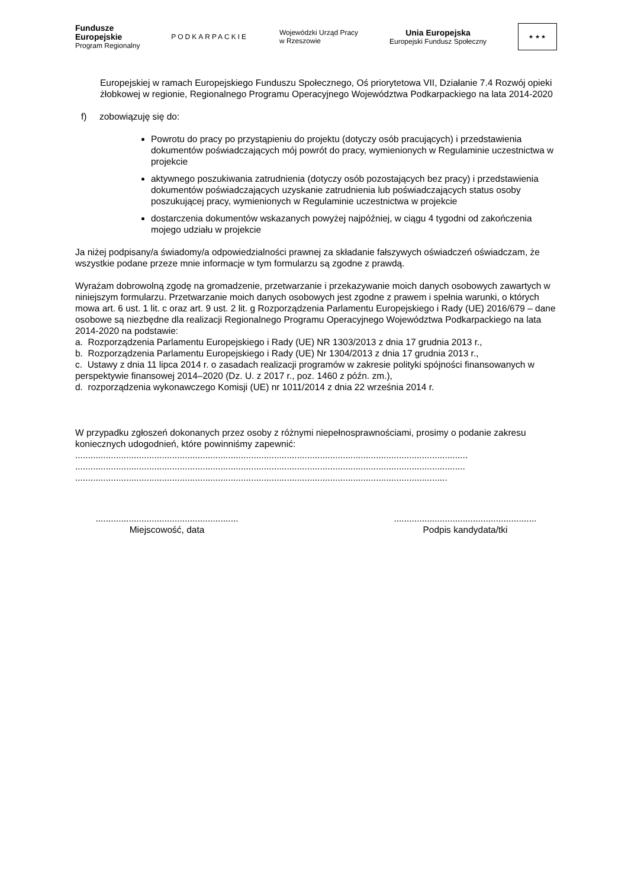Fundusze
Europejskie
Program Regionalny
PODKARPACKIE
Wojewódzki Urząd Pracy
w Rzeszowie
Unia Europejska
Europejski Fundusz Społeczny
★ ★ ★
Europejskiej w ramach Europejskiego Funduszu Społecznego, Oś priorytetowa VII, Działanie 7.4 Rozwój opieki żłobkowej w regionie, Regionalnego Programu Operacyjnego Województwa Podkarpackiego na lata 2014-2020
f) zobowiązuję się do:
Powrotu do pracy po przystąpieniu do projektu (dotyczy osób pracujących) i przedstawienia dokumentów poświadczających mój powrót do pracy, wymienionych w Regulaminie uczestnictwa w projekcie
aktywnego poszukiwania zatrudnienia (dotyczy osób pozostających bez pracy) i przedstawienia dokumentów poświadczających uzyskanie zatrudnienia lub poświadczających status osoby poszukującej pracy, wymienionych w Regulaminie uczestnictwa w projekcie
dostarczenia dokumentów wskazanych powyżej najpóźniej, w ciągu 4 tygodni od zakończenia mojego udziału w projekcie
Ja niżej podpisany/a świadomy/a odpowiedzialności prawnej za składanie fałszywych oświadczeń oświadczam, że wszystkie podane przeze mnie informacje w tym formularzu są zgodne z prawdą.
Wyrażam dobrowolną zgodę na gromadzenie, przetwarzanie i przekazywanie moich danych osobowych zawartych w niniejszym formularzu. Przetwarzanie moich danych osobowych jest zgodne z prawem i spełnia warunki, o których mowa art. 6 ust. 1 lit. c oraz art. 9 ust. 2 lit. g Rozporządzenia Parlamentu Europejskiego i Rady (UE) 2016/679 – dane osobowe są niezbędne dla realizacji Regionalnego Programu Operacyjnego Województwa Podkarpackiego na lata 2014-2020 na podstawie:
a. Rozporządzenia Parlamentu Europejskiego i Rady (UE) NR 1303/2013 z dnia 17 grudnia 2013 r.,
b. Rozporządzenia Parlamentu Europejskiego i Rady (UE) Nr 1304/2013 z dnia 17 grudnia 2013 r.,
c. Ustawy z dnia 11 lipca 2014 r. o zasadach realizacji programów w zakresie polityki spójności finansowanych w perspektywie finansowej 2014–2020 (Dz. U. z 2017 r., poz. 1460 z późn. zm.),
d. rozporządzenia wykonawczego Komisji (UE) nr 1011/2014 z dnia 22 września 2014 r.
W przypadku zgłoszeń dokonanych przez osoby z różnymi niepełnosprawnościami, prosimy o podanie zakresu koniecznych udogodnień, które powinniśmy zapewnić:
..........................................................................................................................................................
.........................................................................................................................................................
..................................................................................................................................................
........................................................
Miejscowość, data
........................................................
Podpis kandydata/tki